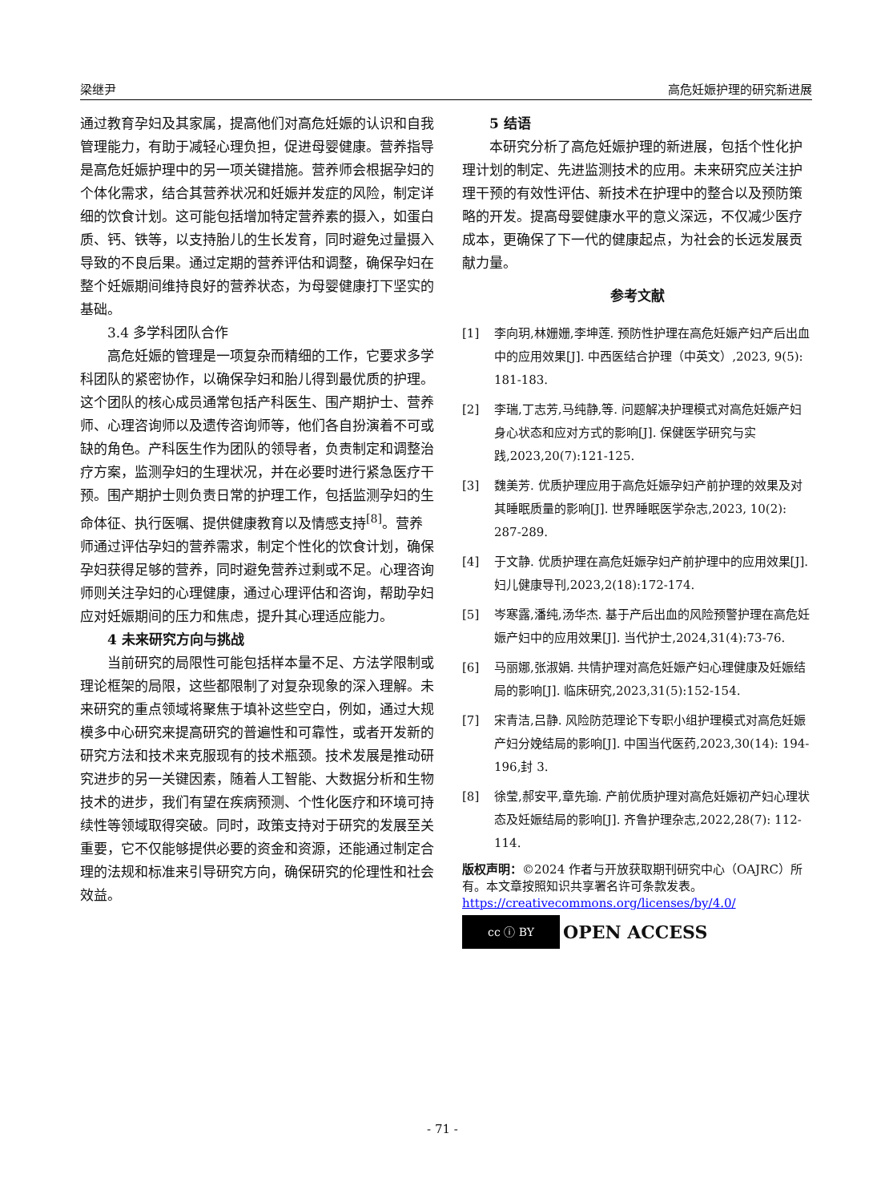梁继尹 高危妊娠护理的研究新进展
通过教育孕妇及其家属，提高他们对高危妊娠的认识和自我管理能力，有助于减轻心理负担，促进母婴健康。营养指导是高危妊娠护理中的另一项关键措施。营养师会根据孕妇的个体化需求，结合其营养状况和妊娠并发症的风险，制定详细的饮食计划。这可能包括增加特定营养素的摄入，如蛋白质、钙、铁等，以支持胎儿的生长发育，同时避免过量摄入导致的不良后果。通过定期的营养评估和调整，确保孕妇在整个妊娠期间维持良好的营养状态，为母婴健康打下坚实的基础。
3.4 多学科团队合作
高危妊娠的管理是一项复杂而精细的工作，它要求多学科团队的紧密协作，以确保孕妇和胎儿得到最优质的护理。这个团队的核心成员通常包括产科医生、围产期护士、营养师、心理咨询师以及遗传咨询师等，他们各自扮演着不可或缺的角色。产科医生作为团队的领导者，负责制定和调整治疗方案，监测孕妇的生理状况，并在必要时进行紧急医疗干预。围产期护士则负责日常的护理工作，包括监测孕妇的生命体征、执行医嘱、提供健康教育以及情感支持<sup>[8]</sup>。营养师通过评估孕妇的营养需求，制定个性化的饮食计划，确保孕妇获得足够的营养，同时避免营养过剩或不足。心理咨询师则关注孕妇的心理健康，通过心理评估和咨询，帮助孕妇应对妊娠期间的压力和焦虑，提升其心理适应能力。
4 未来研究方向与挑战
当前研究的局限性可能包括样本量不足、方法学限制或理论框架的局限，这些都限制了对复杂现象的深入理解。未来研究的重点领域将聚焦于填补这些空白，例如，通过大规模多中心研究来提高研究的普遍性和可靠性，或者开发新的研究方法和技术来克服现有的技术瓶颈。技术发展是推动研究进步的另一关键因素，随着人工智能、大数据分析和生物技术的进步，我们有望在疾病预测、个性化医疗和环境可持续性等领域取得突破。同时，政策支持对于研究的发展至关重要，它不仅能够提供必要的资金和资源，还能通过制定合理的法规和标准来引导研究方向，确保研究的伦理性和社会效益。
5 结语
本研究分析了高危妊娠护理的新进展，包括个性化护理计划的制定、先进监测技术的应用。未来研究应关注护理干预的有效性评估、新技术在护理中的整合以及预防策略的开发。提高母婴健康水平的意义深远，不仅减少医疗成本，更确保了下一代的健康起点，为社会的长远发展贡献力量。
参考文献
[1] 李向玥,林姗姗,李坤莲. 预防性护理在高危妊娠产妇产后出血中的应用效果[J]. 中西医结合护理（中英文）,2023, 9(5): 181-183.
[2] 李瑞,丁志芳,马纯静,等. 问题解决护理模式对高危妊娠产妇身心状态和应对方式的影响[J]. 保健医学研究与实践,2023,20(7):121-125.
[3] 魏美芳. 优质护理应用于高危妊娠孕妇产前护理的效果及对其睡眠质量的影响[J]. 世界睡眠医学杂志,2023, 10(2): 287-289.
[4] 于文静. 优质护理在高危妊娠孕妇产前护理中的应用效果[J]. 妇儿健康导刊,2023,2(18):172-174.
[5] 岑寒露,潘纯,汤华杰. 基于产后出血的风险预警护理在高危妊娠产妇中的应用效果[J]. 当代护士,2024,31(4):73-76.
[6] 马丽娜,张淑娟. 共情护理对高危妊娠产妇心理健康及妊娠结局的影响[J]. 临床研究,2023,31(5):152-154.
[7] 宋青洁,吕静. 风险防范理论下专职小组护理模式对高危妊娠产妇分娩结局的影响[J]. 中国当代医药,2023,30(14): 194-196,封 3.
[8] 徐莹,郝安平,章先瑜. 产前优质护理对高危妊娠初产妇心理状态及妊娠结局的影响[J]. 齐鲁护理杂志,2022,28(7): 112-114.
版权声明：©2024 作者与开放获取期刊研究中心（OAJRC）所有。本文章按照知识共享署名许可条款发表。
https://creativecommons.org/licenses/by/4.0/
cc ⓘ BY
OPEN ACCESS
- 71 -